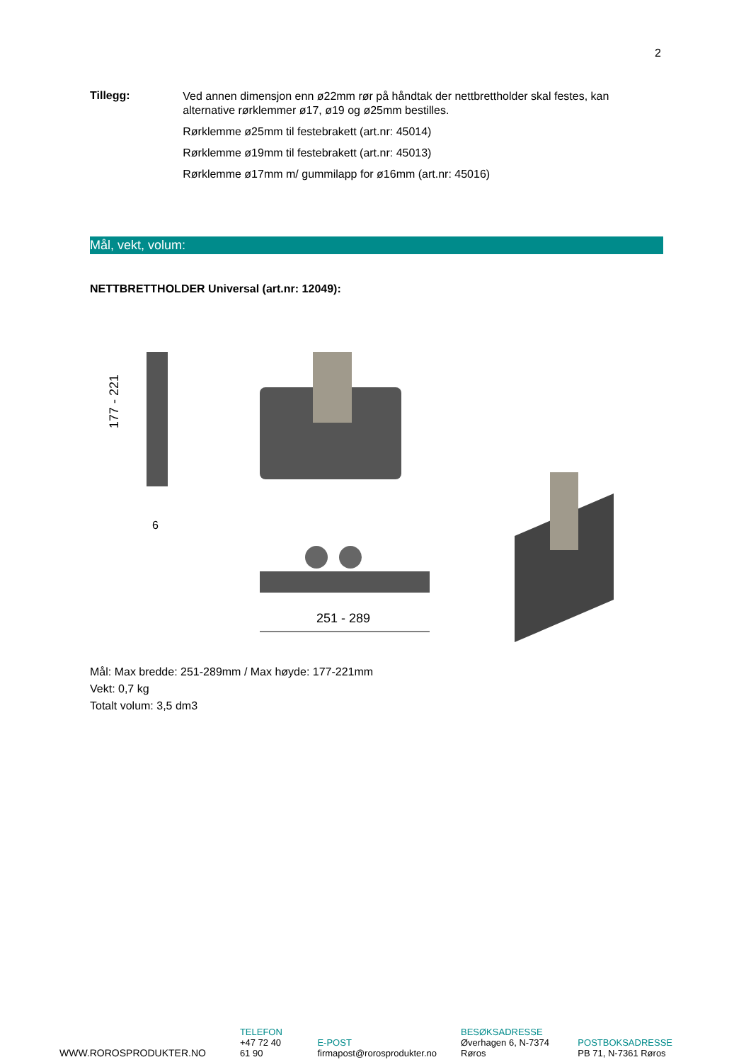2
Tillegg:
Ved annen dimensjon enn ø22mm rør på håndtak der nettbrettholder skal festes, kan alternative rørklemmer ø17, ø19 og ø25mm bestilles.
Rørklemme ø25mm til festebrakett (art.nr: 45014)
Rørklemme ø19mm til festebrakett (art.nr: 45013)
Rørklemme ø17mm m/ gummilapp for ø16mm (art.nr: 45016)
Mål, vekt, volum:
NETTBRETTHOLDER Universal (art.nr: 12049):
177 - 221
6
251 - 289
Mål: Max bredde: 251-289mm / Max høyde: 177-221mm
Vekt: 0,7 kg
Totalt volum: 3,5 dm3
WWW.ROROSPRODUKTER.NO
TELEFON
+47 72 40 61 90
E-POST
firmapost@rorosprodukter.no
BESØKSADRESSE
Øverhagen 6, N-7374 Røros
POSTBOKSADRESSE
PB 71, N-7361 Røros